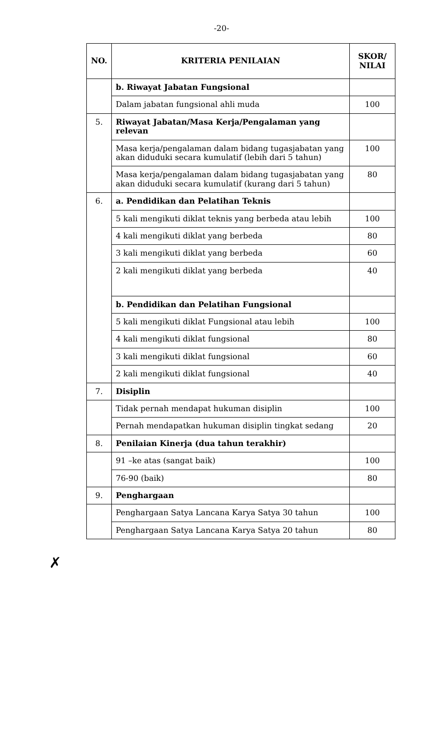-20-
| NO. | KRITERIA PENILAIAN | SKOR/ NILAI |
| --- | --- | --- |
| | b. Riwayat Jabatan Fungsional | |
| | Dalam jabatan fungsional ahli muda | 100 |
| 5. | Riwayat Jabatan/Masa Kerja/Pengalaman yang relevan | |
| | Masa kerja/pengalaman dalam bidang tugasjabatan yang akan diduduki secara kumulatif (lebih dari 5 tahun) | 100 |
| | Masa kerja/pengalaman dalam bidang tugasjabatan yang akan diduduki secara kumulatif (kurang dari 5 tahun) | 80 |
| 6. | a. Pendidikan dan Pelatihan Teknis | |
| | 5 kali mengikuti diklat teknis yang berbeda atau lebih | 100 |
| | 4 kali mengikuti diklat yang berbeda | 80 |
| | 3 kali mengikuti diklat yang berbeda | 60 |
| | 2 kali mengikuti diklat yang berbeda | 40 |
| | b. Pendidikan dan Pelatihan Fungsional | |
| | 5 kali mengikuti diklat Fungsional atau lebih | 100 |
| | 4 kali mengikuti diklat fungsional | 80 |
| | 3 kali mengikuti diklat fungsional | 60 |
| | 2 kali mengikuti diklat fungsional | 40 |
| 7. | Disiplin | |
| | Tidak pernah mendapat hukuman disiplin | 100 |
| | Pernah mendapatkan hukuman disiplin tingkat sedang | 20 |
| 8. | Penilaian Kinerja (dua tahun terakhir) | |
| | 91 –ke atas (sangat baik) | 100 |
| | 76-90 (baik) | 80 |
| 9. | Penghargaan | |
| | Penghargaan Satya Lancana Karya Satya 30 tahun | 100 |
| | Penghargaan Satya Lancana Karya Satya 20 tahun | 80 |
✗